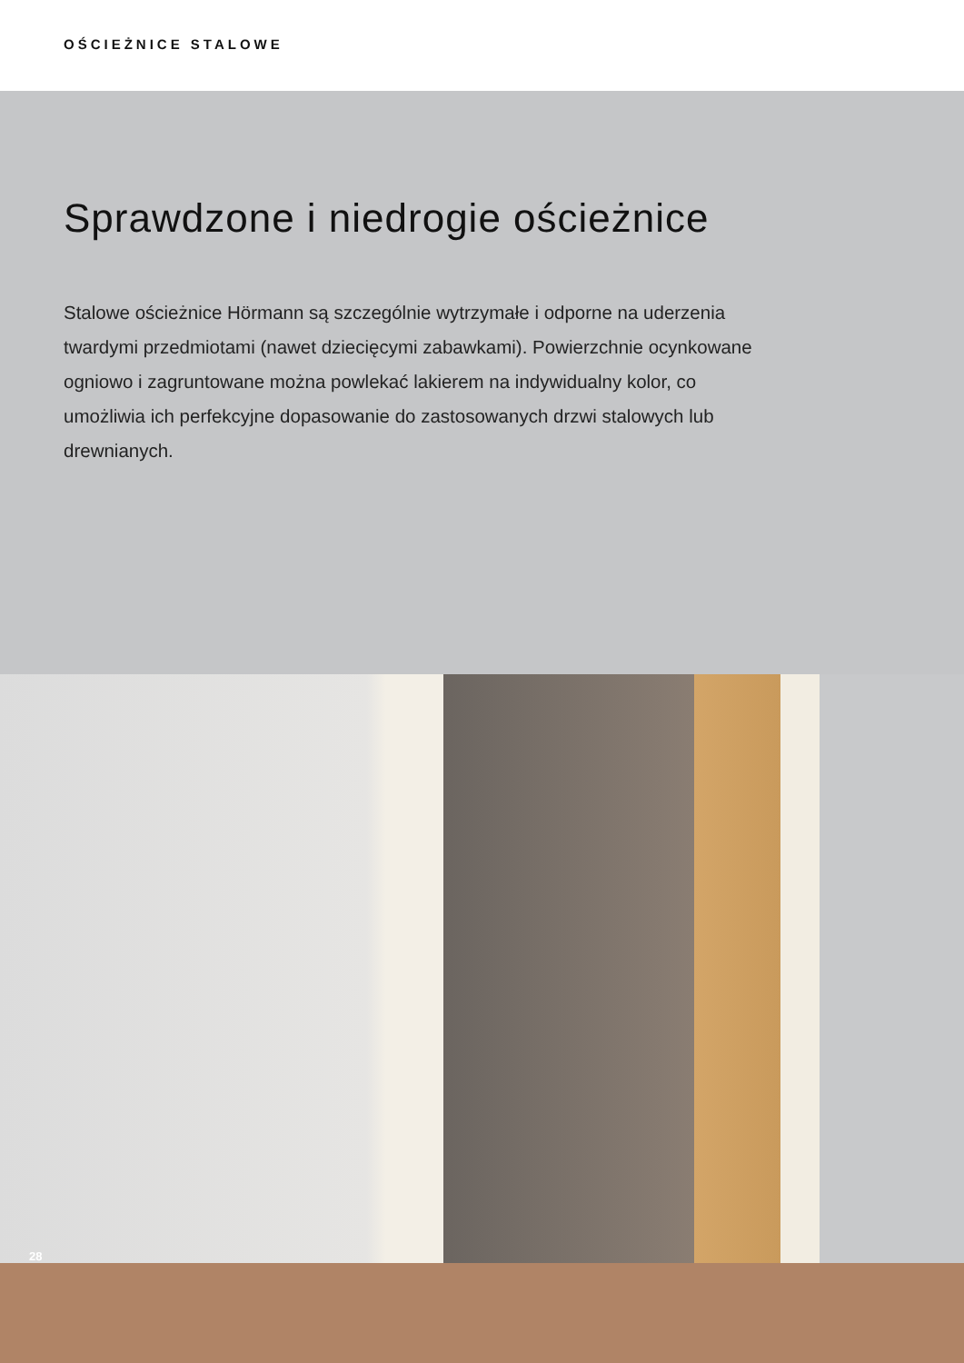OŚCIEŻNICE STALOWE
Sprawdzone i niedrogie ościeżnice
Stalowe ościeżnice Hörmann są szczególnie wytrzymałe i odporne na uderzenia twardymi przedmiotami (nawet dziecięcymi zabawkami). Powierzchnie ocynkowane ogniowo i zagruntowane można powlekać lakierem na indywidualny kolor, co umożliwia ich perfekcyjne dopasowanie do zastosowanych drzwi stalowych lub drewnianych.
28